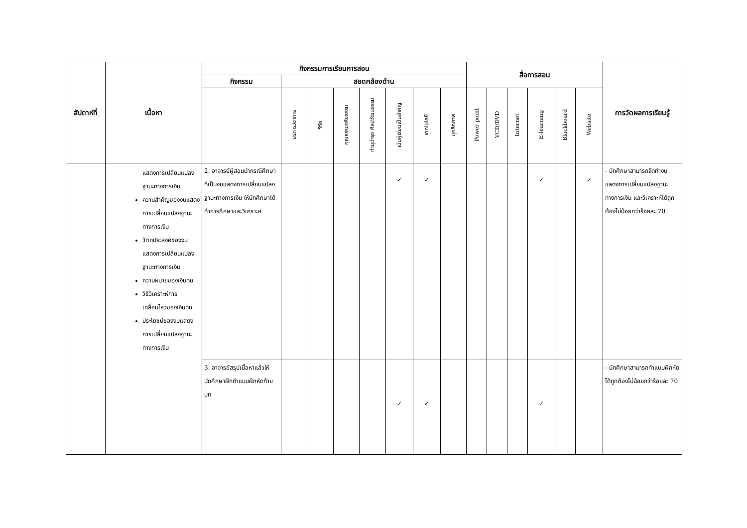| สัปดาห์ที่ | เนื้อหา | กิจกรรมการเรียนการสอน | | | | | | | | สื่อการสอน | | | | | | การวัดผลการเรียนรู้ |
| --- | --- | --- | --- | --- | --- | --- | --- | --- | --- | --- | --- | --- | --- | --- | --- | --- |
| | | กิจกรรม | สอดคล้องด้าน | | | | | | | | | | | | | |
| | | | บริการวิชาการ | วิจัย | คุณธรรมจริยธรรม | ทำนุบำรุง ศิลปวัฒนธรรม | เน้นผู้เรียนเป็นสำคัญ | เทคโนโลยี | บุคลิกภาพ | Power point | VCD/DVD | Internet | E-learning | Blackboard | Website | |
| | แสดงการเปลี่ยนแปลงฐานะทางการเงิน ความสำคัญของงบแสดงการเปลี่ยนแปลงฐานะทางการเงิน วัตถุประสงค์ของงบแสดงการเปลี่ยนแปลงฐานะทางการเงิน ความหมายของเงินทุน วิธีวิเคราะห์การเคลื่อนไหวของเงินทุน ประโยชน์ของงบแสดงการเปลี่ยนแปลงฐานะทางการเงิน | 2. อาจารย์ผู้สอนนำกรณีศึกษาที่เป็นงบแสดงการเปลี่ยนแปลงฐานะทางการเงิน ให้นักศึกษาได้ทำการศึกษาและวิเคราะห์ | | | | | ✓ | ✓ | | | | | ✓ | | ✓ | - นักศึกษาสามารถจัดทำงบแสดงการเปลี่ยนแปลงฐานะทางการเงิน และวิเคราะห์ได้ถูกต้องไม่น้อยกว่าร้อยละ 70 |
| | | 3. อาจารย์สรุปเนื้อหาแล้วให้นักศึกษาฝึกทำแบบฝึกหัดท้ายบท | | | | | ✓ | ✓ | | | | | ✓ | | | - นักศึกษาสามารถทำแบบฝึกหัดได้ถูกต้องไม่น้อยกว่าร้อยละ 70 |